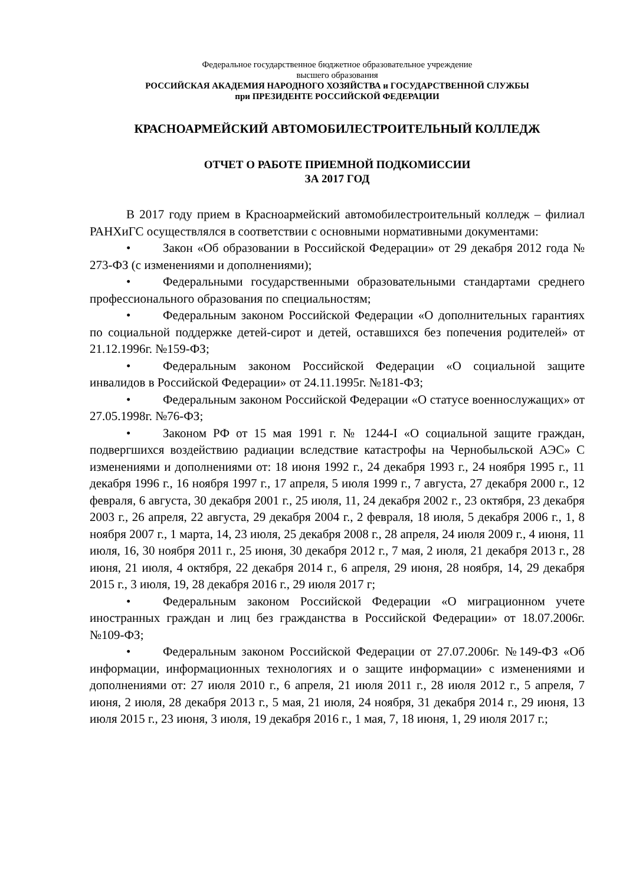Федеральное государственное бюджетное образовательное учреждение
высшего образования
РОССИЙСКАЯ АКАДЕМИЯ НАРОДНОГО ХОЗЯЙСТВА и ГОСУДАРСТВЕННОЙ СЛУЖБЫ
при ПРЕЗИДЕНТЕ РОССИЙСКОЙ ФЕДЕРАЦИИ
КРАСНОАРМЕЙСКИЙ АВТОМОБИЛЕСТРОИТЕЛЬНЫЙ КОЛЛЕДЖ
ОТЧЕТ О РАБОТЕ ПРИЕМНОЙ ПОДКОМИССИИ
ЗА 2017 ГОД
В 2017 году прием в Красноармейский автомобилестроительный колледж – филиал РАНХиГС осуществлялся в соответствии с основными нормативными документами:
• Закон «Об образовании в Российской Федерации» от 29 декабря 2012 года № 273-ФЗ (с изменениями и дополнениями);
• Федеральными государственными образовательными стандартами среднего профессионального образования по специальностям;
• Федеральным законом Российской Федерации «О дополнительных гарантиях по социальной поддержке детей-сирот и детей, оставшихся без попечения родителей» от 21.12.1996г. №159-ФЗ;
• Федеральным законом Российской Федерации «О социальной защите инвалидов в Российской Федерации» от 24.11.1995г. №181-ФЗ;
• Федеральным законом Российской Федерации «О статусе военнослужащих» от 27.05.1998г. №76-ФЗ;
• Законом РФ от 15 мая 1991 г. № 1244-I «О социальной защите граждан, подвергшихся воздействию радиации вследствие катастрофы на Чернобыльской АЭС» С изменениями и дополнениями от: 18 июня 1992 г., 24 декабря 1993 г., 24 ноября 1995 г., 11 декабря 1996 г., 16 ноября 1997 г., 17 апреля, 5 июля 1999 г., 7 августа, 27 декабря 2000 г., 12 февраля, 6 августа, 30 декабря 2001 г., 25 июля, 11, 24 декабря 2002 г., 23 октября, 23 декабря 2003 г., 26 апреля, 22 августа, 29 декабря 2004 г., 2 февраля, 18 июля, 5 декабря 2006 г., 1, 8 ноября 2007 г., 1 марта, 14, 23 июля, 25 декабря 2008 г., 28 апреля, 24 июля 2009 г., 4 июня, 11 июля, 16, 30 ноября 2011 г., 25 июня, 30 декабря 2012 г., 7 мая, 2 июля, 21 декабря 2013 г., 28 июня, 21 июля, 4 октября, 22 декабря 2014 г., 6 апреля, 29 июня, 28 ноября, 14, 29 декабря 2015 г., 3 июля, 19, 28 декабря 2016 г., 29 июля 2017 г;
• Федеральным законом Российской Федерации «О миграционном учете иностранных граждан и лиц без гражданства в Российской Федерации» от 18.07.2006г. №109-ФЗ;
• Федеральным законом Российской Федерации от 27.07.2006г. №149-ФЗ «Об информации, информационных технологиях и о защите информации» с изменениями и дополнениями от: 27 июля 2010 г., 6 апреля, 21 июля 2011 г., 28 июля 2012 г., 5 апреля, 7 июня, 2 июля, 28 декабря 2013 г., 5 мая, 21 июля, 24 ноября, 31 декабря 2014 г., 29 июня, 13 июля 2015 г., 23 июня, 3 июля, 19 декабря 2016 г., 1 мая, 7, 18 июня, 1, 29 июля 2017 г.;